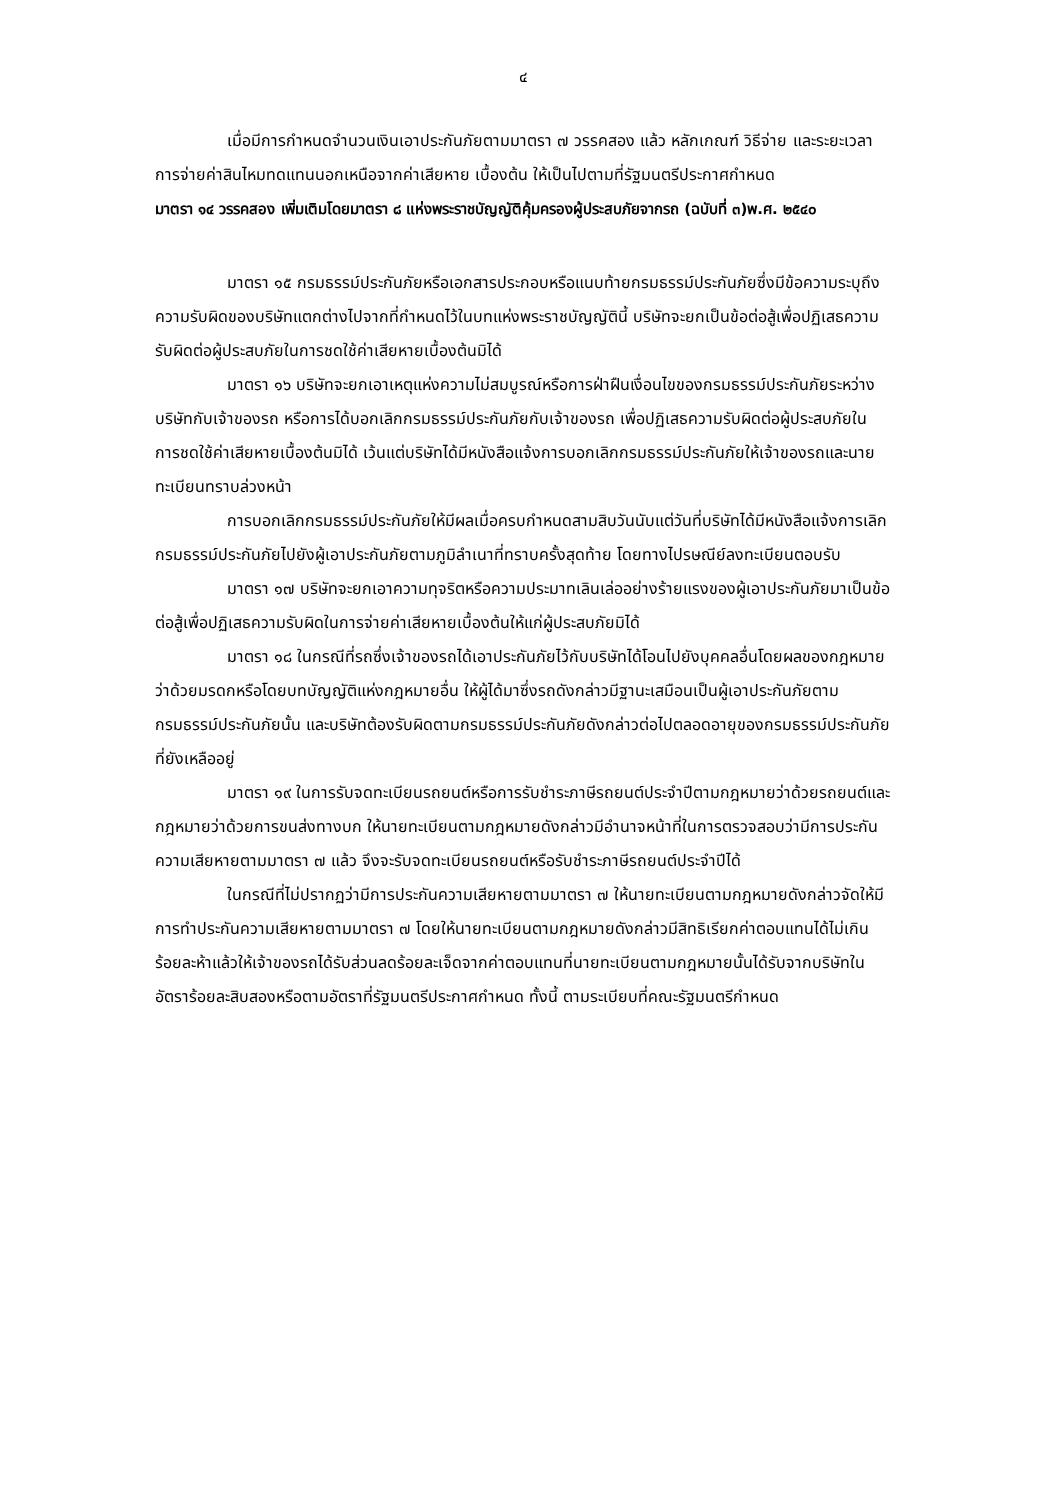๔
เมื่อมีการกำหนดจำนวนเงินเอาประกันภัยตามมาตรา ๗ วรรคสอง แล้ว หลักเกณฑ์ วิธีจ่าย และระยะเวลาการจ่ายค่าสินไหมทดแทนนอกเหนือจากค่าเสียหาย เบื้องต้น ให้เป็นไปตามที่รัฐมนตรีประกาศกำหนด
มาตรา ๑๔ วรรคสอง เพิ่มเติมโดยมาตรา ๘ แห่งพระราชบัญญัติคุ้มครองผู้ประสบภัยจากรถ (ฉบับที่ ๓)พ.ศ. ๒๕๔๐
มาตรา ๑๕ กรมธรรม์ประกันภัยหรือเอกสารประกอบหรือแนบท้ายกรมธรรม์ประกันภัยซึ่งมีข้อความระบุถึงความรับผิดของบริษัทแตกต่างไปจากที่กำหนดไว้ในบทแห่งพระราชบัญญัตินี้ บริษัทจะยกเป็นข้อต่อสู้เพื่อปฏิเสธความรับผิดต่อผู้ประสบภัยในการชดใช้ค่าเสียหายเบื้องต้นมิได้
มาตรา ๑๖ บริษัทจะยกเอาเหตุแห่งความไม่สมบูรณ์หรือการฝ่าฝืนเงื่อนไขของกรมธรรม์ประกันภัยระหว่างบริษัทกับเจ้าของรถ หรือการได้บอกเลิกกรมธรรม์ประกันภัยกับเจ้าของรถ เพื่อปฏิเสธความรับผิดต่อผู้ประสบภัยในการชดใช้ค่าเสียหายเบื้องต้นมิได้ เว้นแต่บริษัทได้มีหนังสือแจ้งการบอกเลิกกรมธรรม์ประกันภัยให้เจ้าของรถและนายทะเบียนทราบล่วงหน้า
การบอกเลิกกรมธรรม์ประกันภัยให้มีผลเมื่อครบกำหนดสามสิบวันนับแต่วันที่บริษัทได้มีหนังสือแจ้งการเลิกกรมธรรม์ประกันภัยไปยังผู้เอาประกันภัยตามภูมิลำเนาที่ทราบครั้งสุดท้าย โดยทางไปรษณีย์ลงทะเบียนตอบรับ
มาตรา ๑๗ บริษัทจะยกเอาความทุจริตหรือความประมาทเลินเล่ออย่างร้ายแรงของผู้เอาประกันภัยมาเป็นข้อต่อสู้เพื่อปฏิเสธความรับผิดในการจ่ายค่าเสียหายเบื้องต้นให้แก่ผู้ประสบภัยมิได้
มาตรา ๑๘ ในกรณีที่รถซึ่งเจ้าของรถได้เอาประกันภัยไว้กับบริษัทได้โอนไปยังบุคคลอื่นโดยผลของกฎหมายว่าด้วยมรดกหรือโดยบทบัญญัติแห่งกฎหมายอื่น ให้ผู้ได้มาซึ่งรถดังกล่าวมีฐานะเสมือนเป็นผู้เอาประกันภัยตามกรมธรรม์ประกันภัยนั้น และบริษัทต้องรับผิดตามกรมธรรม์ประกันภัยดังกล่าวต่อไปตลอดอายุของกรมธรรม์ประกันภัยที่ยังเหลืออยู่
มาตรา ๑๙ ในการรับจดทะเบียนรถยนต์หรือการรับชำระภาษีรถยนต์ประจำปีตามกฎหมายว่าด้วยรถยนต์และกฎหมายว่าด้วยการขนส่งทางบก ให้นายทะเบียนตามกฎหมายดังกล่าวมีอำนาจหน้าที่ในการตรวจสอบว่ามีการประกันความเสียหายตามมาตรา ๗ แล้ว จึงจะรับจดทะเบียนรถยนต์หรือรับชำระภาษีรถยนต์ประจำปีได้
ในกรณีที่ไม่ปรากฏว่ามีการประกันความเสียหายตามมาตรา ๗ ให้นายทะเบียนตามกฎหมายดังกล่าวจัดให้มีการทำประกันความเสียหายตามมาตรา ๗ โดยให้นายทะเบียนตามกฎหมายดังกล่าวมีสิทธิเรียกค่าตอบแทนได้ไม่เกินร้อยละห้าแล้วให้เจ้าของรถได้รับส่วนลดร้อยละเจ็ดจากค่าตอบแทนที่นายทะเบียนตามกฎหมายนั้นได้รับจากบริษัทในอัตราร้อยละสิบสองหรือตามอัตราที่รัฐมนตรีประกาศกำหนด ทั้งนี้ ตามระเบียบที่คณะรัฐมนตรีกำหนด